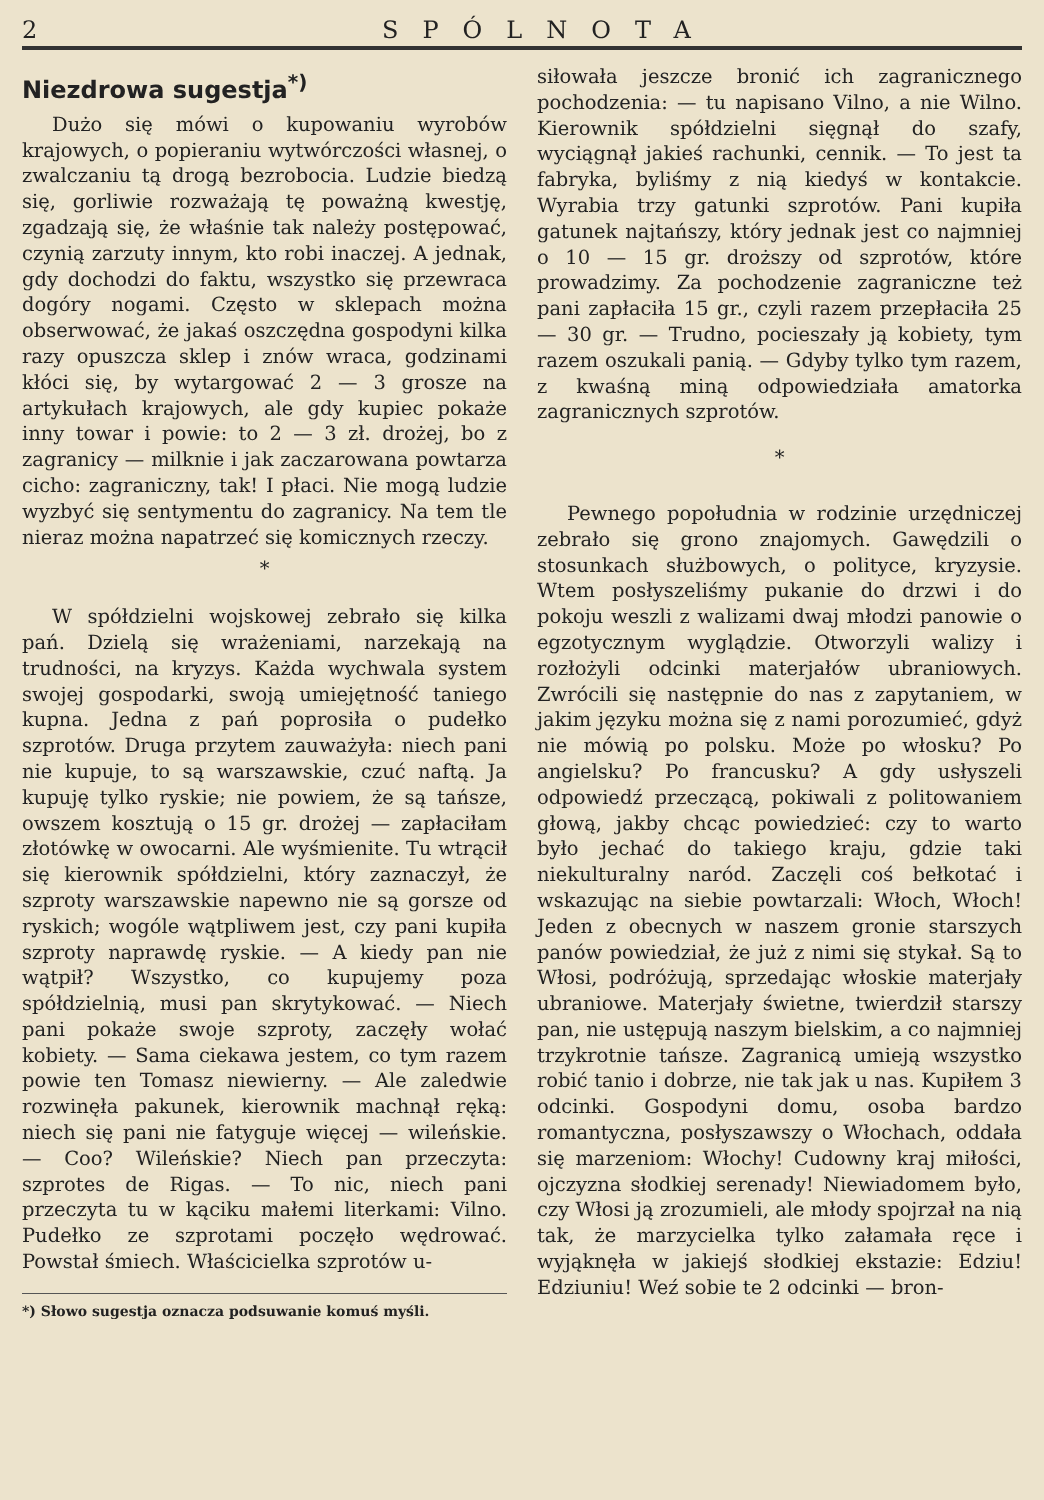2 SPÓLNOTA
Niezdrowa sugestja<sup>*)</sup>
Dużo się mówi o kupowaniu wyrobów krajowych, o popieraniu wytwórczości własnej, o zwalczaniu tą drogą bezrobocia. Ludzie biedzą się, gorliwie rozważają tę poważną kwestję, zgadzają się, że właśnie tak należy postępować, czynią zarzuty innym, kto robi inaczej. A jednak, gdy dochodzi do faktu, wszystko się przewraca dogóry nogami. Często w sklepach można obserwować, że jakaś oszczędna gospodyni kilka razy opuszcza sklep i znów wraca, godzinami kłóci się, by wytargować 2 — 3 grosze na artykułach krajowych, ale gdy kupiec pokaże inny towar i powie: to 2 — 3 zł. drożej, bo z zagranicy — milknie i jak zaczarowana powtarza cicho: zagraniczny, tak! I płaci. Nie mogą ludzie wyzbyć się sentymentu do zagranicy. Na tem tle nieraz można napatrzeć się komicznych rzeczy.
*
W spółdzielni wojskowej zebrało się kilka pań. Dzielą się wrażeniami, narzekają na trudności, na kryzys. Każda wychwala system swojej gospodarki, swoją umiejętność taniego kupna. Jedna z pań poprosiła o pudełko szprotów. Druga przytem zauważyła: niech pani nie kupuje, to są warszawskie, czuć naftą. Ja kupuję tylko ryskie; nie powiem, że są tańsze, owszem kosztują o 15 gr. drożej — zapłaciłam złotówkę w owocarni. Ale wyśmienite. Tu wtrącił się kierownik spółdzielni, który zaznaczył, że szproty warszawskie napewno nie są gorsze od ryskich; wogóle wątpliwem jest, czy pani kupiła szproty naprawdę ryskie. — A kiedy pan nie wątpił? Wszystko, co kupujemy poza spółdzielnią, musi pan skrytykować. — Niech pani pokaże swoje szproty, zaczęły wołać kobiety. — Sama ciekawa jestem, co tym razem powie ten Tomasz niewierny. — Ale zaledwie rozwinęła pakunek, kierownik machnął ręką: niech się pani nie fatyguje więcej — wileńskie. — Coo? Wileńskie? Niech pan przeczyta: szprotes de Rigas. — To nic, niech pani przeczyta tu w kąciku małemi literkami: Vilno. Pudełko ze szprotami poczęło wędrować. Powstał śmiech. Właścicielka szprotów u-
*) Słowo sugestja oznacza podsuwanie komuś myśli.
siłowała jeszcze bronić ich zagranicznego pochodzenia: — tu napisano Vilno, a nie Wilno. Kierownik spółdzielni sięgnął do szafy, wyciągnął jakieś rachunki, cennik. — To jest ta fabryka, byliśmy z nią kiedyś w kontakcie. Wyrabia trzy gatunki szprotów. Pani kupiła gatunek najtańszy, który jednak jest co najmniej o 10 — 15 gr. droższy od szprotów, które prowadzimy. Za pochodzenie zagraniczne też pani zapłaciła 15 gr., czyli razem przepłaciła 25 — 30 gr. — Trudno, pocieszały ją kobiety, tym razem oszukali panią. — Gdyby tylko tym razem, z kwaśną miną odpowiedziała amatorka zagranicznych szprotów.
*
Pewnego popołudnia w rodzinie urzędniczej zebrało się grono znajomych. Gawędzili o stosunkach służbowych, o polityce, kryzysie. Wtem posłyszeliśmy pukanie do drzwi i do pokoju weszli z walizami dwaj młodzi panowie o egzotycznym wyglądzie. Otworzyli walizy i rozłożyli odcinki materjałów ubraniowych. Zwrócili się następnie do nas z zapytaniem, w jakim języku można się z nami porozumieć, gdyż nie mówią po polsku. Może po włosku? Po angielsku? Po francusku? A gdy usłyszeli odpowiedź przeczącą, pokiwali z politowaniem głową, jakby chcąc powiedzieć: czy to warto było jechać do takiego kraju, gdzie taki niekulturalny naród. Zaczęli coś bełkotać i wskazując na siebie powtarzali: Włoch, Włoch! Jeden z obecnych w naszem gronie starszych panów powiedział, że już z nimi się stykał. Są to Włosi, podróżują, sprzedając włoskie materjały ubraniowe. Materjały świetne, twierdził starszy pan, nie ustępują naszym bielskim, a co najmniej trzykrotnie tańsze. Zagranicą umieją wszystko robić tanio i dobrze, nie tak jak u nas. Kupiłem 3 odcinki. Gospodyni domu, osoba bardzo romantyczna, posłyszawszy o Włochach, oddała się marzeniom: Włochy! Cudowny kraj miłości, ojczyzna słodkiej serenady! Niewiadomem było, czy Włosi ją zrozumieli, ale młody spojrzał na nią tak, że marzycielka tylko załamała ręce i wyjąknęła w jakiejś słodkiej ekstazie: Edziu! Edziuniu! Weź sobie te 2 odcinki — bron-